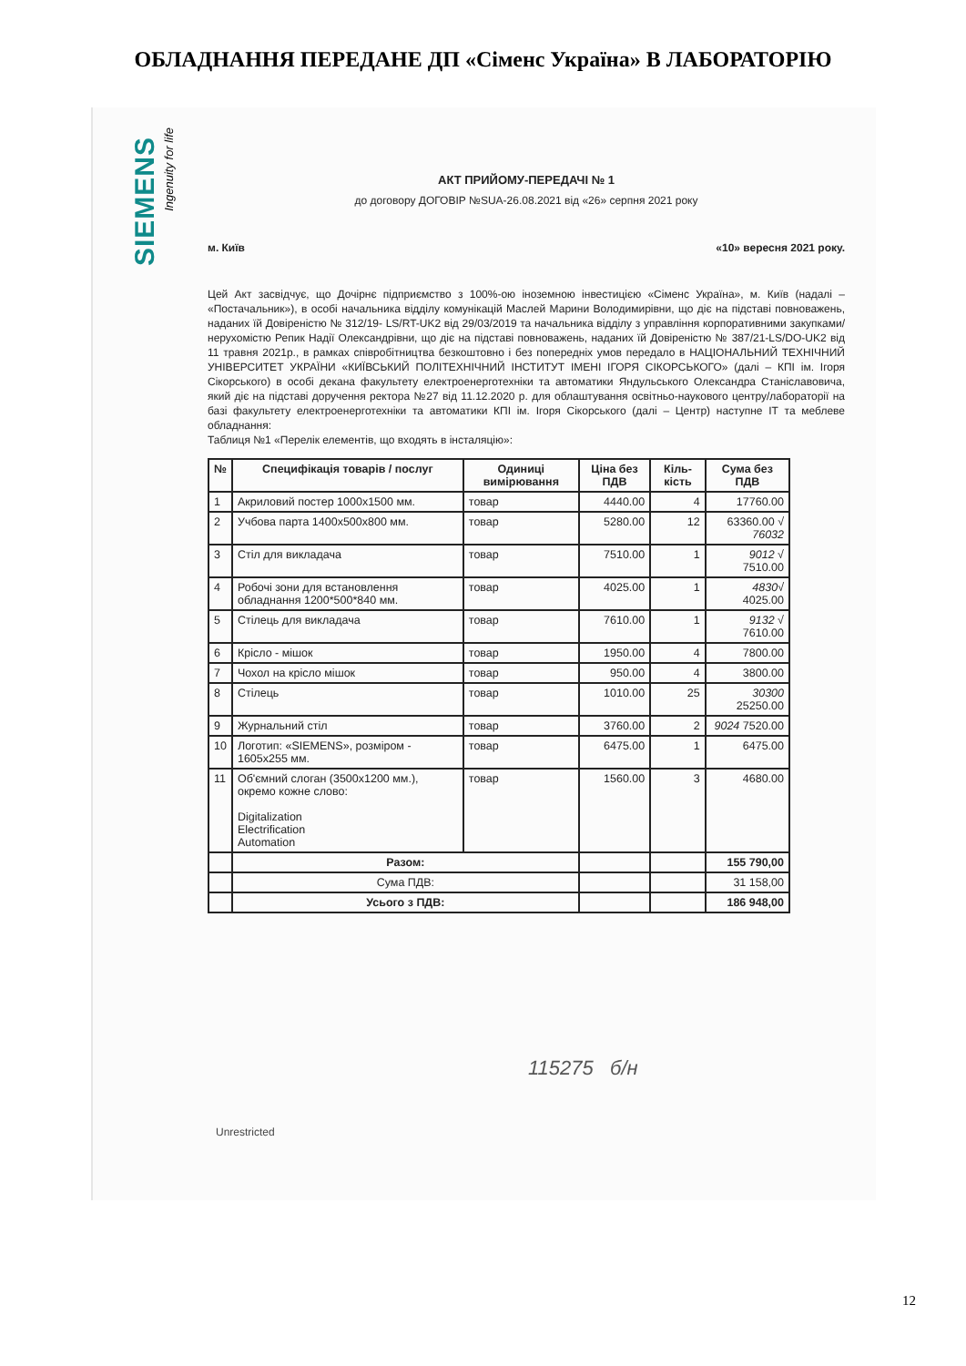ОБЛАДНАННЯ ПЕРЕДАНЕ ДП «Сіменс Україна» В ЛАБОРАТОРІЮ
SIEMENS
Ingenuity for life
АКТ ПРИЙОМУ-ПЕРЕДАЧІ № 1
до договору ДОГОВІР №SUA-26.08.2021 від «26» серпня 2021 року
м. Київ «10» вересня 2021 року.
Цей Акт засвідчує, що Дочірнє підприємство з 100%-ою іноземною інвестицією «Сіменс Україна», м. Київ (надалі – «Постачальник»), в особі начальника відділу комунікацій Маслей Марини Володимирівни, що діє на підставі повноважень, наданих їй Довіреністю № 312/19- LS/RT-UK2 від 29/03/2019 та начальника відділу з управління корпоративними закупками/нерухомістю Репик Надії Олександрівни, що діє на підставі повноважень, наданих їй Довіреністю № 387/21-LS/DO-UK2 від 11 травня 2021р., в рамках співробітництва безкоштовно і без попередніх умов передало в НАЦІОНАЛЬНИЙ ТЕХНІЧНИЙ УНІВЕРСИТЕТ УКРАЇНИ «КИЇВСЬКИЙ ПОЛІТЕХНІЧНИЙ ІНСТИТУТ ІМЕНІ ІГОРЯ СІКОРСЬКОГО» (далі – КПІ ім. Ігоря Сікорського) в особі декана факультету електроенерготехніки та автоматики Яндульського Олександра Станіславовича, який діє на підставі доручення ректора №27 від 11.12.2020 р. для облаштування освітньо-наукового центру/лабораторії на базі факультету електроенерготехніки та автоматики КПІ ім. Ігоря Сікорського (далі – Центр) наступне ІТ та меблеве обладнання:
Таблиця №1 «Перелік елементів, що входять в інсталяцію»:
| № | Специфікація товарів / послуг | Одиниці вимірювання | Ціна без ПДВ | Кіль-кість | Сума без ПДВ |
| --- | --- | --- | --- | --- | --- |
| 1 | Акриловий постер 1000x1500 мм. | товар | 4440.00 | 4 | 17760.00 |
| 2 | Учбова парта 1400x500x800 мм. | товар | 5280.00 | 12 | 63360.00 √ 76032 |
| 3 | Стіл для викладача | товар | 7510.00 | 1 | 9012 √ 7510.00 |
| 4 | Робочі зони для встановлення обладнання 1200*500*840 мм. | товар | 4025.00 | 1 | 4830√ 4025.00 |
| 5 | Стілець для викладача | товар | 7610.00 | 1 | 9132 √ 7610.00 |
| 6 | Крісло - мішок | товар | 1950.00 | 4 | 7800.00 |
| 7 | Чохол на крісло мішок | товар | 950.00 | 4 | 3800.00 |
| 8 | Стілець | товар | 1010.00 | 25 | 30300 25250.00 |
| 9 | Журнальний стіл | товар | 3760.00 | 2 | 9024 7520.00 |
| 10 | Логотип: «SIEMENS», розміром - 1605x255 мм. | товар | 6475.00 | 1 | 6475.00 |
| 11 | Об'ємний слоган (3500x1200 мм.), окремо кожне слово: Digitalization Electrification Automation | товар | 1560.00 | 3 | 4680.00 |
| | Разом: | | | | 155 790,00 |
| | Сума ПДВ: | | | | 31 158,00 |
| | Усього з ПДВ: | | | | 186 948,00 |
115275 б/н
Unrestricted
12